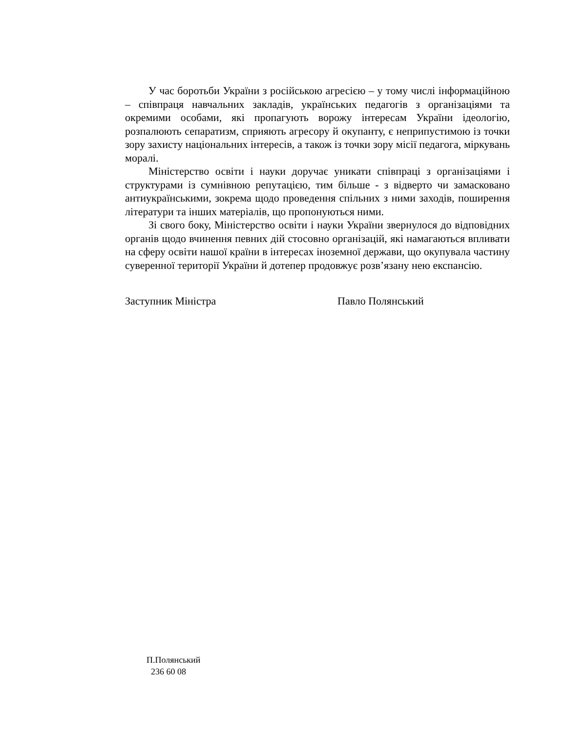У час боротьби України з російською агресією – у тому числі інформаційною – співпраця навчальних закладів, українських педагогів з організаціями та окремими особами, які пропагують ворожу інтересам України ідеологію, розпалюють сепаратизм, сприяють агресору й окупанту, є неприпустимою із точки зору захисту національних інтересів, а також із точки зору місії педагога, міркувань моралі.
Міністерство освіти і науки доручає уникати співпраці з організаціями і структурами із сумнівною репутацією, тим більше - з відверто чи замасковано антиукраїнськими, зокрема щодо проведення спільних з ними заходів, поширення літератури та інших матеріалів, що пропонуються ними.
Зі свого боку, Міністерство освіти і науки України звернулося до відповідних органів щодо вчинення певних дій стосовно організацій, які намагаються впливати на сферу освіти нашої країни в інтересах іноземної держави, що окупувала частину суверенної території України й дотепер продовжує розв’язану нею експансію.
Заступник Міністра Павло Полянський
П.Полянський
236 60 08